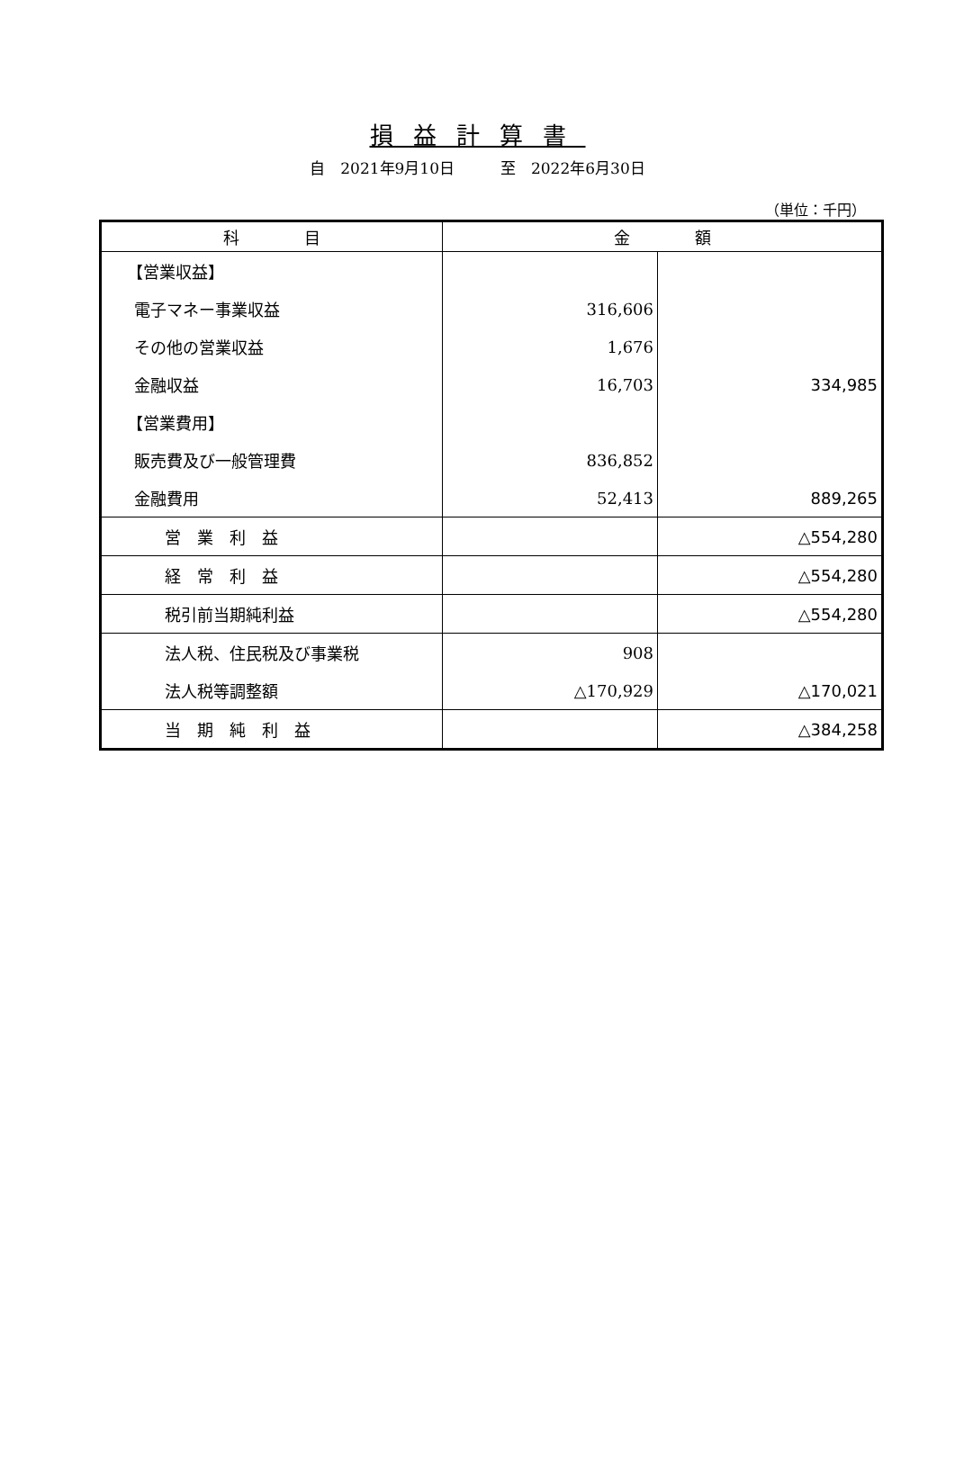損益計算書
自　2021年9月10日　　　至　2022年6月30日
（単位：千円）
| 科 目 | 金 額 | |
| --- | --- | --- |
| 【営業収益】 | | |
| 電子マネー事業収益 | 316,606 | |
| その他の営業収益 | 1,676 | |
| 金融収益 | 16,703 | 334,985 |
| 【営業費用】 | | |
| 販売費及び一般管理費 | 836,852 | |
| 金融費用 | 52,413 | 889,265 |
| 営 業 利 益 | | △554,280 |
| 経 常 利 益 | | △554,280 |
| 税引前当期純利益 | | △554,280 |
| 法人税、住民税及び事業税 | 908 | |
| 法人税等調整額 | △170,929 | △170,021 |
| 当 期 純 利 益 | | △384,258 |